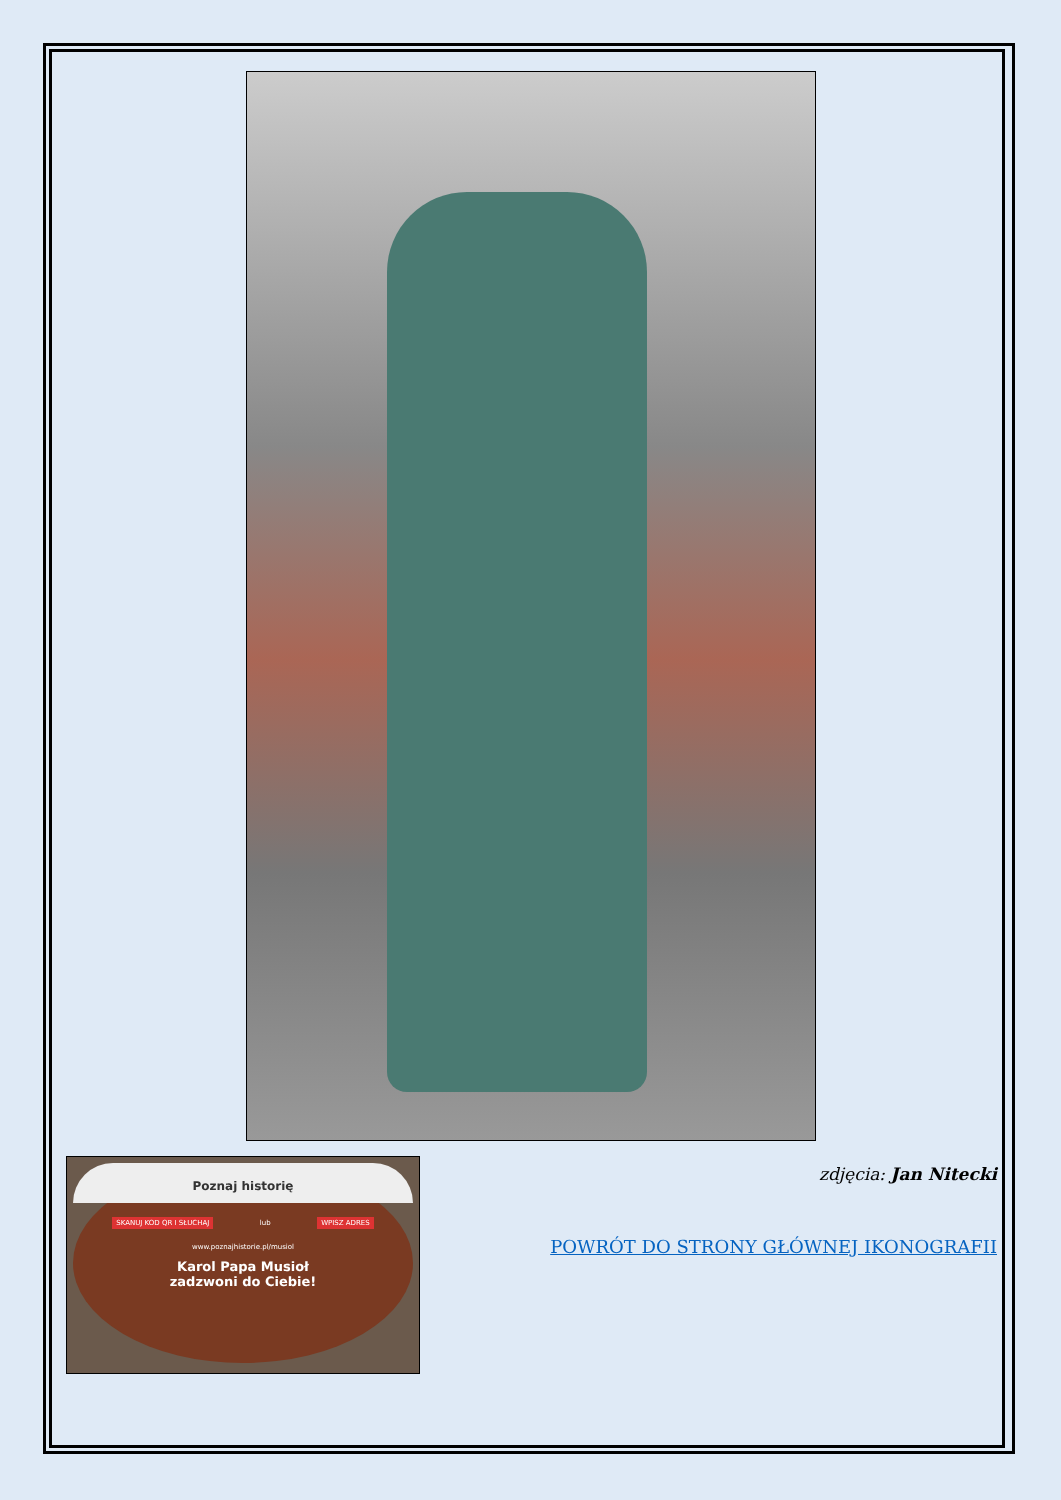Poznaj historię
SKANUJ KOD QR I SŁUCHAJ lub WPISZ ADRES
www.poznajhistorie.pl/musiol
Karol Papa Musioł
zadzwoni do Ciebie!
zdjęcia: Jan Nitecki
POWRÓT DO STRONY GŁÓWNEJ IKONOGRAFII